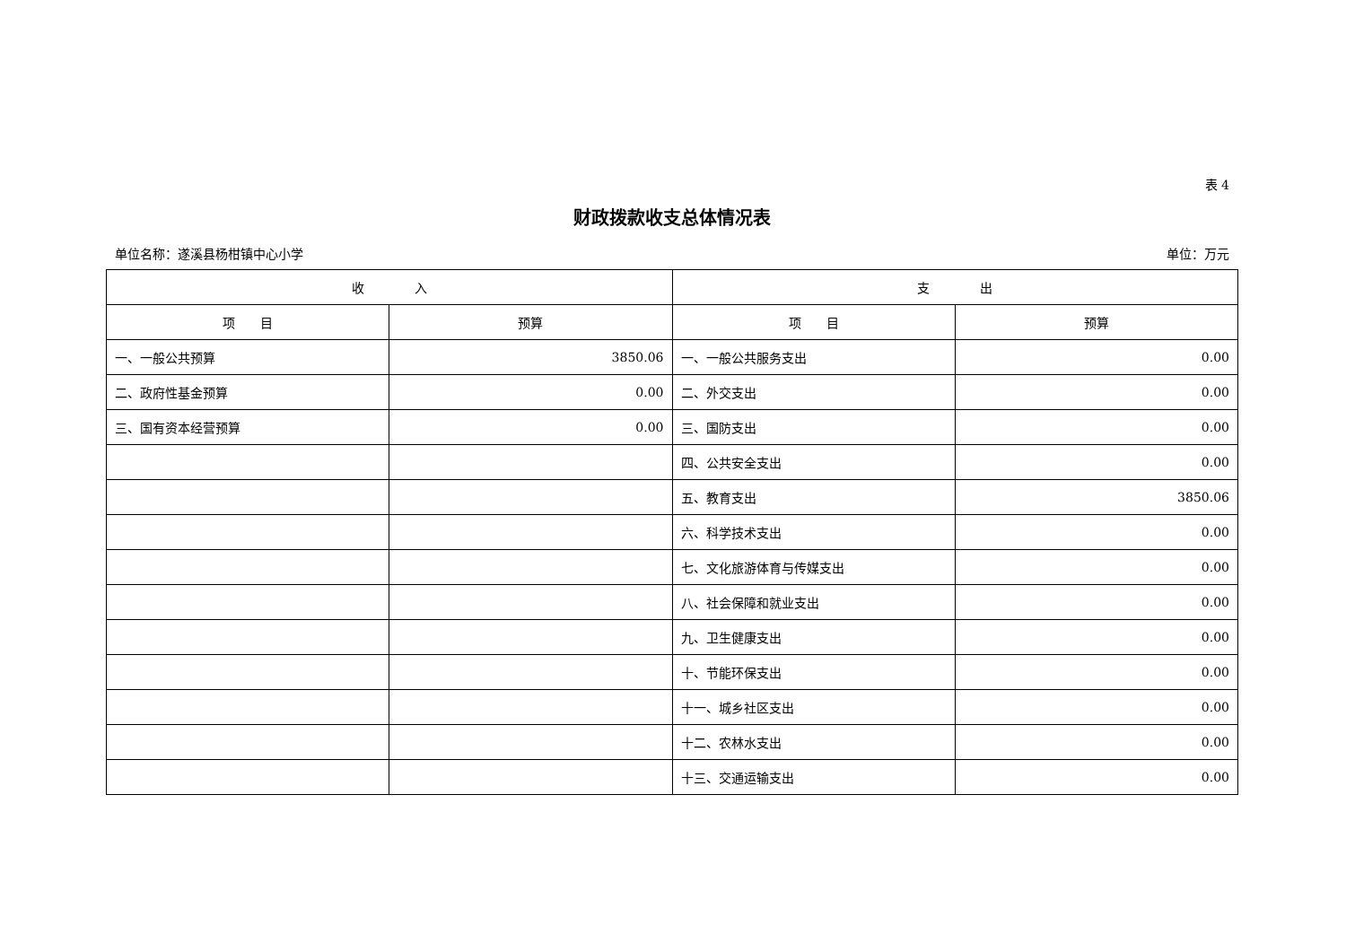表 4
财政拨款收支总体情况表
单位名称：遂溪县杨柑镇中心小学 单位：万元
| 收 入 | | 支 出 | |
| --- | --- | --- | --- |
| 项 目 | 预算 | 项 目 | 预算 |
| 一、一般公共预算 | 3850.06 | 一、一般公共服务支出 | 0.00 |
| 二、政府性基金预算 | 0.00 | 二、外交支出 | 0.00 |
| 三、国有资本经营预算 | 0.00 | 三、国防支出 | 0.00 |
| | | 四、公共安全支出 | 0.00 |
| | | 五、教育支出 | 3850.06 |
| | | 六、科学技术支出 | 0.00 |
| | | 七、文化旅游体育与传媒支出 | 0.00 |
| | | 八、社会保障和就业支出 | 0.00 |
| | | 九、卫生健康支出 | 0.00 |
| | | 十、节能环保支出 | 0.00 |
| | | 十一、城乡社区支出 | 0.00 |
| | | 十二、农林水支出 | 0.00 |
| | | 十三、交通运输支出 | 0.00 |